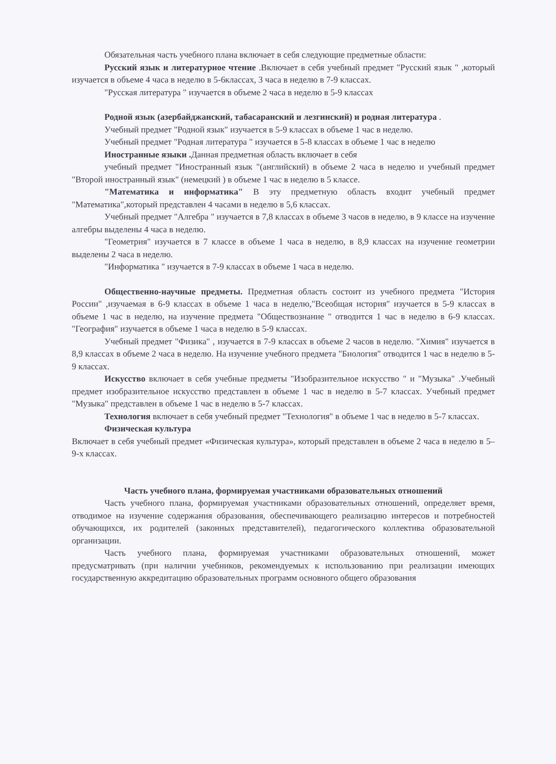Обязательная часть учебного плана включает в себя следующие предметные области:
Русский язык и литературное чтение .Включает в себя учебный предмет "Русский язык " ,который изучается в объеме 4 часа в неделю в 5-6классах, 3 часа в неделю в 7-9 классах.
"Русская литература " изучается в объеме 2 часа в неделю в 5-9 классах
Родной язык (азербайджанский, табасаранский и лезгинский) и родная литература .
Учебный предмет "Родной язык" изучается в 5-9 классах в объеме 1 час в неделю.
Учебный предмет "Родная литература " изучается в 5-8 классах в объеме 1 час в неделю
Иностранные языки . Данная предметная область включает в себя
учебный предмет "Иностранный язык "(английский) в объеме 2 часа в неделю и учебный предмет "Второй иностранный язык" (немецкий ) в объеме 1 час в неделю в 5 классе.
"Математика и информатика" В эту предметную область входит учебный предмет "Математика",который представлен 4 часами в неделю в 5,6 классах.
Учебный предмет "Алгебра " изучается в 7,8 классах в объеме 3 часов в неделю, в 9 классе на изучение алгебры выделены 4 часа в неделю.
"Геометрия" изучается в 7 классе в объеме 1 часа в неделю, в 8,9 классах на изучение геометрии выделены 2 часа в неделю.
"Информатика " изучается в 7-9 классах в объеме 1 часа в неделю.
Общественно-научные предметы. Предметная область состоит из учебного предмета "История России" ,изучаемая в 6-9 классах в объеме 1 часа в неделю,"Всеобщая история" изучается в 5-9 классах в объеме 1 час в неделю, на изучение предмета "Обществознание " отводится 1 час в неделю в 6-9 классах. "География" изучается в объеме 1 часа в неделю в 5-9 классах.
Учебный предмет "Физика" , изучается в 7-9 классах в объеме 2 часов в неделю. "Химия" изучается в 8,9 классах в объеме 2 часа в неделю. На изучение учебного предмета "Биология" отводится 1 час в неделю в 5-9 классах.
Искусство включает в себя учебные предметы "Изобразительное искусство " и "Музыка" .Учебный предмет изобразительное искусство представлен в объеме 1 час в неделю в 5-7 классах. Учебный предмет "Музыка" представлен в объеме 1 час в неделю в 5-7 классах.
Технология включает в себя учебный предмет "Технология" в объеме 1 час в неделю в 5-7 классах.
Физическая культура
Включает в себя учебный предмет «Физическая культура», который представлен в объеме 2 часа в неделю в 5–9-х классах.
Часть учебного плана, формируемая участниками образовательных отношений
Часть учебного плана, формируемая участниками образовательных отношений, определяет время, отводимое на изучение содержания образования, обеспечивающего реализацию интересов и потребностей обучающихся, их родителей (законных представителей), педагогического коллектива образовательной организации.
Часть учебного плана, формируемая участниками образовательных отношений, может предусматривать (при наличии учебников, рекомендуемых к использованию при реализации имеющих государственную аккредитацию образовательных программ основного общего образования